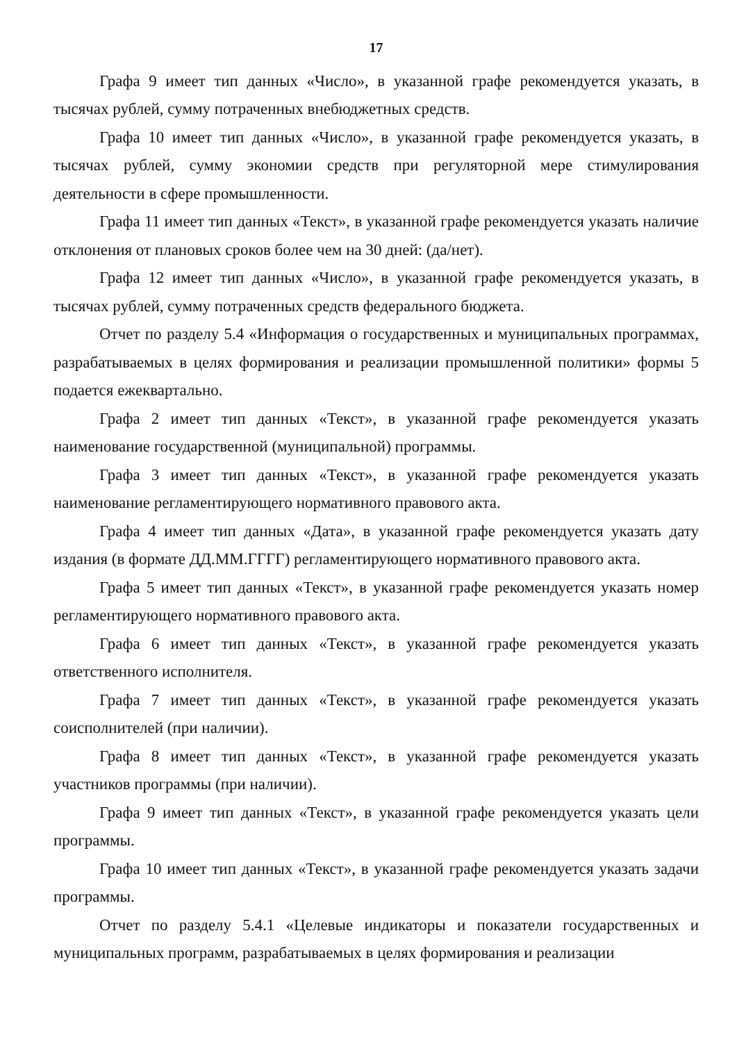17
Графа 9 имеет тип данных «Число», в указанной графе рекомендуется указать, в тысячах рублей, сумму потраченных внебюджетных средств.
Графа 10 имеет тип данных «Число», в указанной графе рекомендуется указать, в тысячах рублей, сумму экономии средств при регуляторной мере стимулирования деятельности в сфере промышленности.
Графа 11 имеет тип данных «Текст», в указанной графе рекомендуется указать наличие отклонения от плановых сроков более чем на 30 дней: (да/нет).
Графа 12 имеет тип данных «Число», в указанной графе рекомендуется указать, в тысячах рублей, сумму потраченных средств федерального бюджета.
Отчет по разделу 5.4 «Информация о государственных и муниципальных программах, разрабатываемых в целях формирования и реализации промышленной политики» формы 5 подается ежеквартально.
Графа 2 имеет тип данных «Текст», в указанной графе рекомендуется указать наименование государственной (муниципальной) программы.
Графа 3 имеет тип данных «Текст», в указанной графе рекомендуется указать наименование регламентирующего нормативного правового акта.
Графа 4 имеет тип данных «Дата», в указанной графе рекомендуется указать дату издания (в формате ДД.ММ.ГГГГ) регламентирующего нормативного правового акта.
Графа 5 имеет тип данных «Текст», в указанной графе рекомендуется указать номер регламентирующего нормативного правового акта.
Графа 6 имеет тип данных «Текст», в указанной графе рекомендуется указать ответственного исполнителя.
Графа 7 имеет тип данных «Текст», в указанной графе рекомендуется указать соисполнителей (при наличии).
Графа 8 имеет тип данных «Текст», в указанной графе рекомендуется указать участников программы (при наличии).
Графа 9 имеет тип данных «Текст», в указанной графе рекомендуется указать цели программы.
Графа 10 имеет тип данных «Текст», в указанной графе рекомендуется указать задачи программы.
Отчет по разделу 5.4.1 «Целевые индикаторы и показатели государственных и муниципальных программ, разрабатываемых в целях формирования и реализации